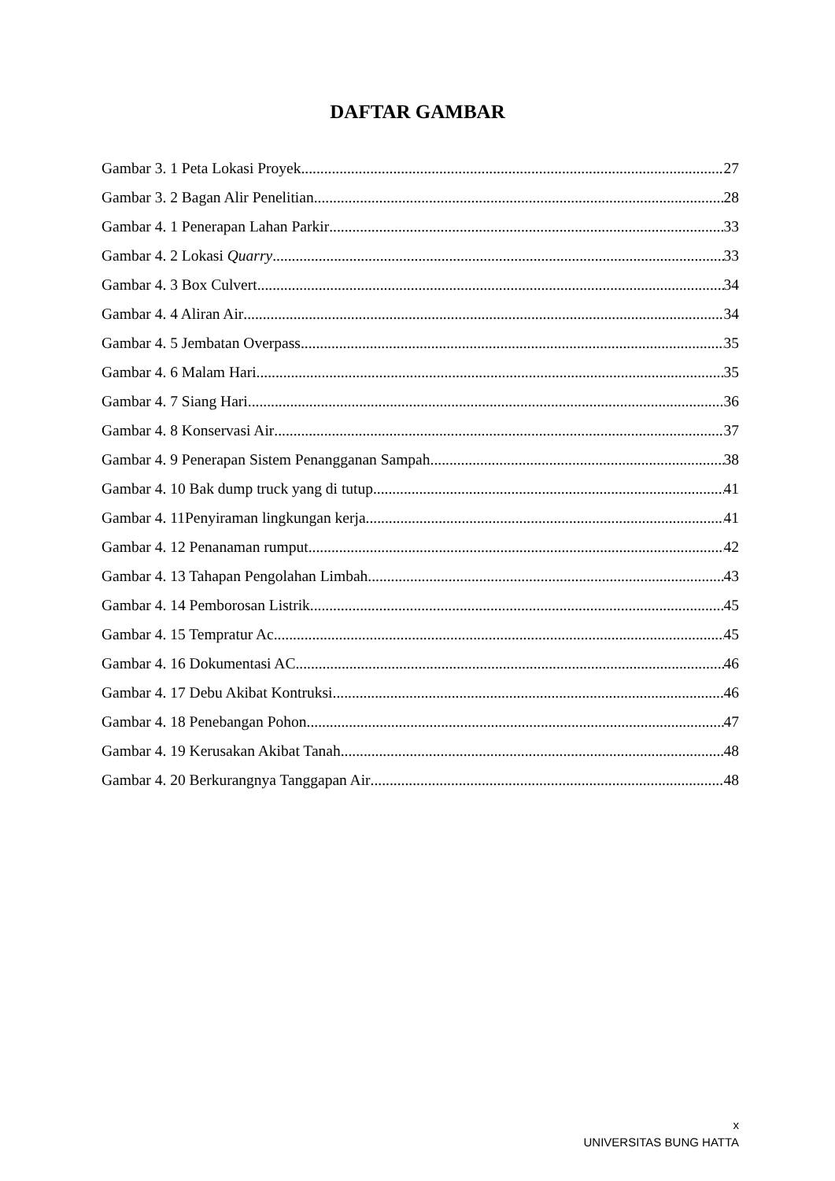DAFTAR GAMBAR
Gambar 3. 1 Peta Lokasi Proyek 27
Gambar 3. 2 Bagan Alir Penelitian 28
Gambar 4. 1 Penerapan Lahan Parkir 33
Gambar 4. 2 Lokasi Quarry 33
Gambar 4. 3 Box Culvert 34
Gambar 4. 4 Aliran Air 34
Gambar 4. 5 Jembatan Overpass 35
Gambar 4. 6 Malam Hari 35
Gambar 4. 7 Siang Hari 36
Gambar 4. 8 Konservasi Air 37
Gambar 4. 9 Penerapan Sistem Penangganan Sampah 38
Gambar 4. 10 Bak dump truck yang di tutup 41
Gambar 4. 11Penyiraman lingkungan kerja 41
Gambar 4. 12 Penanaman rumput 42
Gambar 4. 13 Tahapan Pengolahan Limbah 43
Gambar 4. 14 Pemborosan Listrik 45
Gambar 4. 15 Tempratur Ac 45
Gambar 4. 16 Dokumentasi AC 46
Gambar 4. 17 Debu Akibat Kontruksi 46
Gambar 4. 18 Penebangan Pohon 47
Gambar 4. 19 Kerusakan Akibat Tanah 48
Gambar 4. 20 Berkurangnya Tanggapan Air 48
x
UNIVERSITAS BUNG HATTA